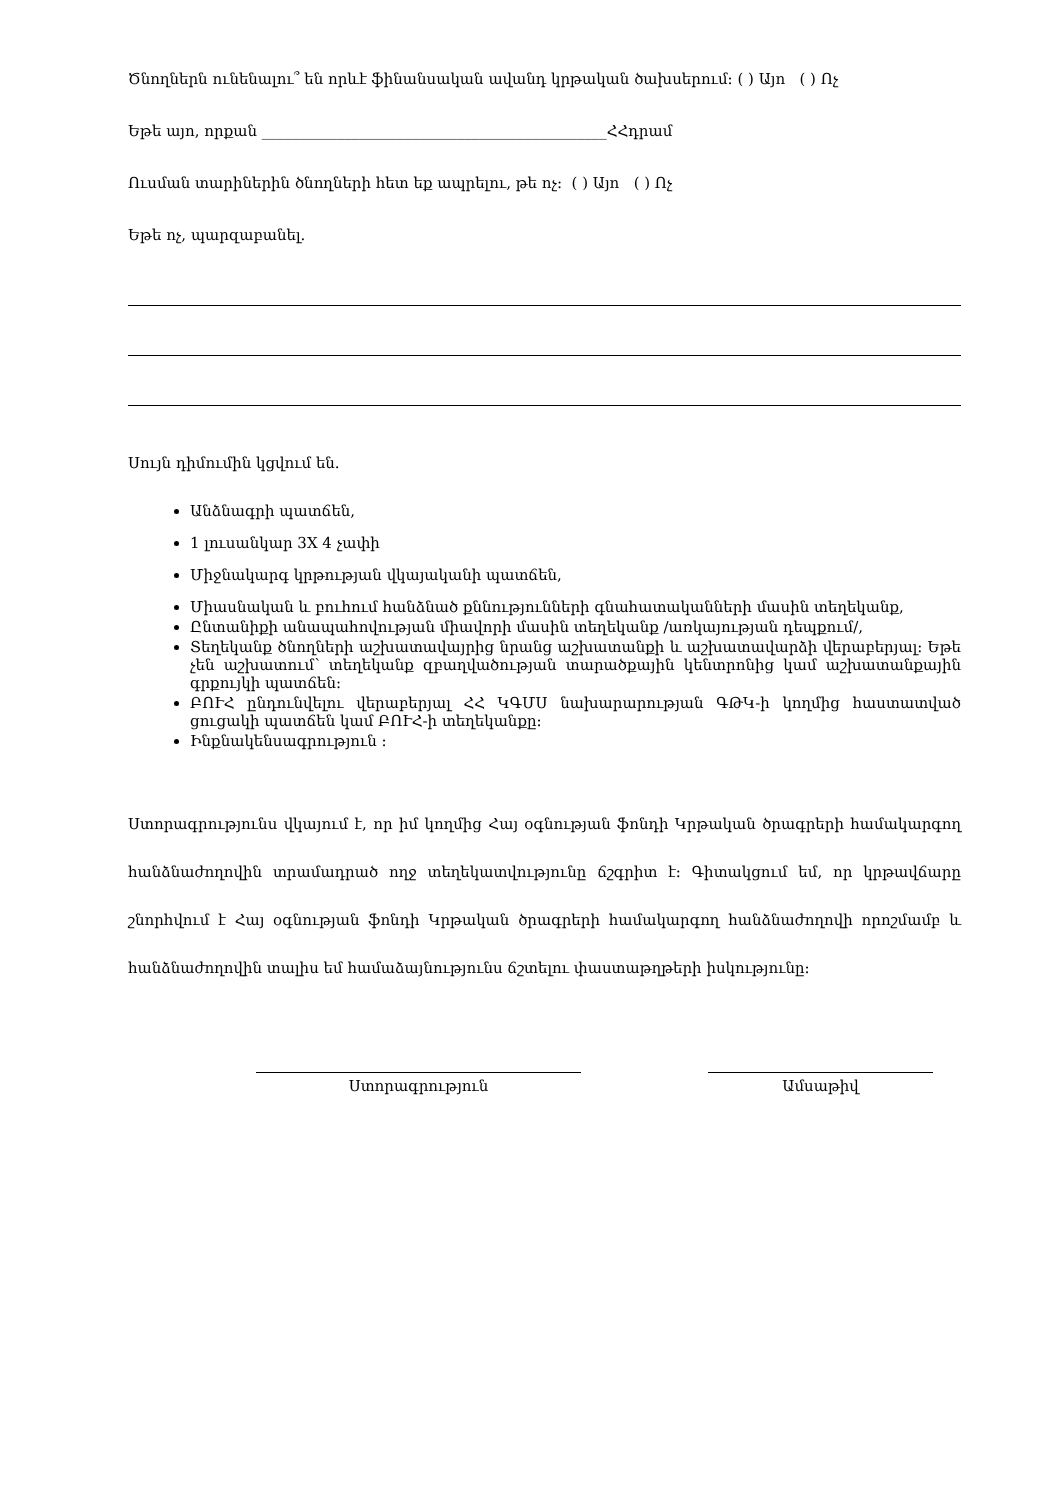Ծնողներն ունենալու՞ են որևէ ֆինանսական ավանդ կրթական ծախսերում: ( ) Այո ( ) Ոչ
Եթե այո, որքան ______________________________________________ՀՀդրամ
Ուսման տարիներին ծնողների հետ եք ապրելու, թե ոչ: ( ) Այո ( ) Ոչ
Եթե ոչ, պարզաբանել.
Սույն դիմումին կցվում են.
Անձնագրի պատճեն,
1 լուսանկար 3X 4 չափի
Միջնակարգ կրթության վկայականի պատճեն,
Միասնական և բուհում հանձնած քննությունների գնահատականների մասին տեղեկանք,
Ընտանիքի անապահովության միավորի մասին տեղեկանք /առկայության դեպքում/,
Տեղեկանք ծնողների աշխատավայրից նրանց աշխատանքի և աշխատավարձի վերաբերյալ: Եթե չեն աշխատում՝ տեղեկանք զբաղվածության տարածքային կենտրոնից կամ աշխատանքային գրքույկի պատճեն:
ԲՈՒՀ ընդունվելու վերաբերյալ ՀՀ ԿԳՄՍ նախարարության ԳԹԿ-ի կողմից հաստատված ցուցակի պատճեն կամ ԲՈՒՀ-ի տեղեկանքը:
Ինքնակենսագրություն :
Ստորագրությունս վկայում է, որ իմ կողմից Հայ օգնության ֆոնդի Կրթական ծրագրերի համակարգող հանձնաժողովին տրամադրած ողջ տեղեկատվությունը ճշգրիտ է: Գիտակցում եմ, որ կրթավճարը շնորհվում է Հայ օգնության ֆոնդի Կրթական ծրագրերի համակարգող հանձնաժողովի որոշմամբ և հանձնաժողովին տալիս եմ համաձայնությունս ճշտելու փաստաթղթերի իսկությունը:
Ստորագրություն Ամսաթիվ